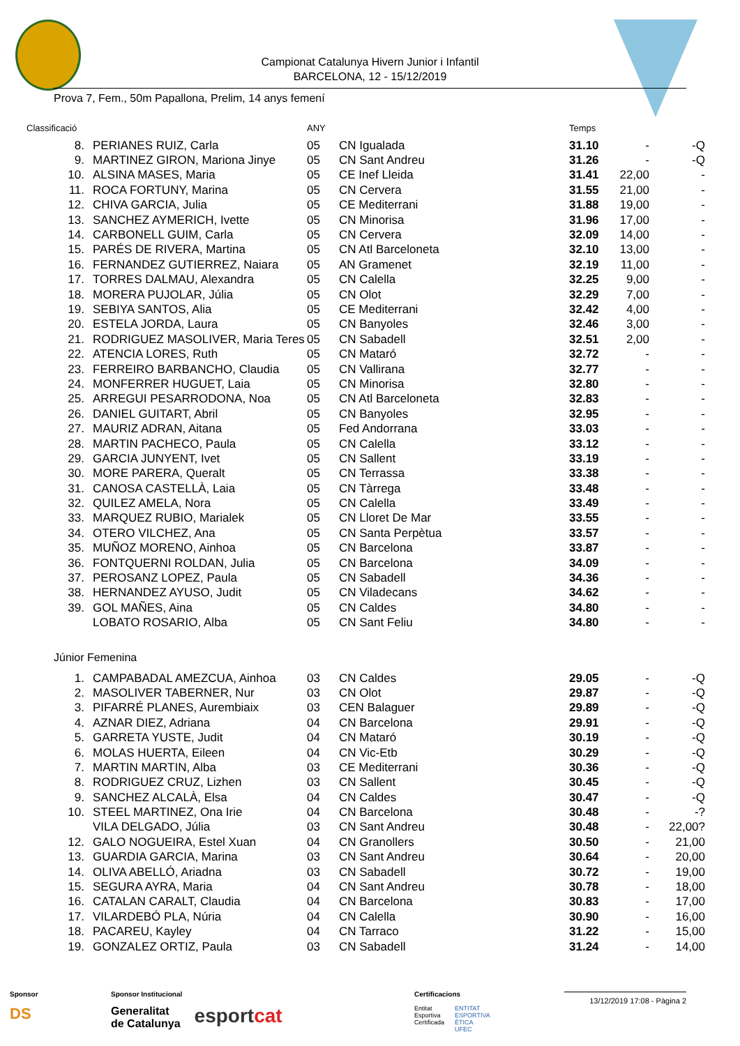Campionat Catalunya Hivern Junior i Infantil
BARCELONA, 12 - 15/12/2019
Prova 7, Fem., 50m Papallona, Prelim, 14 anys femení
| Classificació | | ANY | | Temps | | |
| --- | --- | --- | --- | --- | --- | --- |
| 8. | PERIANES RUIZ, Carla | 05 | CN Igualada | 31.10 | - | -Q |
| 9. | MARTINEZ GIRON, Mariona Jinye | 05 | CN Sant Andreu | 31.26 | - | -Q |
| 10. | ALSINA MASES, Maria | 05 | CE Inef Lleida | 31.41 | 22,00 | - |
| 11. | ROCA FORTUNY, Marina | 05 | CN Cervera | 31.55 | 21,00 | - |
| 12. | CHIVA GARCIA, Julia | 05 | CE Mediterrani | 31.88 | 19,00 | - |
| 13. | SANCHEZ AYMERICH, Ivette | 05 | CN Minorisa | 31.96 | 17,00 | - |
| 14. | CARBONELL GUIM, Carla | 05 | CN Cervera | 32.09 | 14,00 | - |
| 15. | PARÉS DE RIVERA, Martina | 05 | CN Atl Barceloneta | 32.10 | 13,00 | - |
| 16. | FERNANDEZ GUTIERREZ, Naiara | 05 | AN Gramenet | 32.19 | 11,00 | - |
| 17. | TORRES DALMAU, Alexandra | 05 | CN Calella | 32.25 | 9,00 | - |
| 18. | MORERA PUJOLAR, Júlia | 05 | CN Olot | 32.29 | 7,00 | - |
| 19. | SEBIYA SANTOS, Alia | 05 | CE Mediterrani | 32.42 | 4,00 | - |
| 20. | ESTELA JORDA, Laura | 05 | CN Banyoles | 32.46 | 3,00 | - |
| 21. | RODRIGUEZ MASOLIVER, Maria Teres | 05 | CN Sabadell | 32.51 | 2,00 | - |
| 22. | ATENCIA LORES, Ruth | 05 | CN Mataró | 32.72 | - | - |
| 23. | FERREIRO BARBANCHO, Claudia | 05 | CN Vallirana | 32.77 | - | - |
| 24. | MONFERRER HUGUET, Laia | 05 | CN Minorisa | 32.80 | - | - |
| 25. | ARREGUI PESARRODONA, Noa | 05 | CN Atl Barceloneta | 32.83 | - | - |
| 26. | DANIEL GUITART, Abril | 05 | CN Banyoles | 32.95 | - | - |
| 27. | MAURIZ ADRAN, Aitana | 05 | Fed Andorrana | 33.03 | - | - |
| 28. | MARTIN PACHECO, Paula | 05 | CN Calella | 33.12 | - | - |
| 29. | GARCIA JUNYENT, Ivet | 05 | CN Sallent | 33.19 | - | - |
| 30. | MORE PARERA, Queralt | 05 | CN Terrassa | 33.38 | - | - |
| 31. | CANOSA CASTELLÀ, Laia | 05 | CN Tàrrega | 33.48 | - | - |
| 32. | QUILEZ AMELA, Nora | 05 | CN Calella | 33.49 | - | - |
| 33. | MARQUEZ RUBIO, Marialek | 05 | CN Lloret De Mar | 33.55 | - | - |
| 34. | OTERO VILCHEZ, Ana | 05 | CN Santa Perpètua | 33.57 | - | - |
| 35. | MUÑOZ MORENO, Ainhoa | 05 | CN Barcelona | 33.87 | - | - |
| 36. | FONTQUERNI ROLDAN, Julia | 05 | CN Barcelona | 34.09 | - | - |
| 37. | PEROSANZ LOPEZ, Paula | 05 | CN Sabadell | 34.36 | - | - |
| 38. | HERNANDEZ AYUSO, Judit | 05 | CN Viladecans | 34.62 | - | - |
| 39. | GOL MAÑES, Aina | 05 | CN Caldes | 34.80 | - | - |
| | LOBATO ROSARIO, Alba | 05 | CN Sant Feliu | 34.80 | - | - |
| Júnior Femenina | | | | | | |
| 1. | CAMPABADAL AMEZCUA, Ainhoa | 03 | CN Caldes | 29.05 | - | -Q |
| 2. | MASOLIVER TABERNER, Nur | 03 | CN Olot | 29.87 | - | -Q |
| 3. | PIFARRÉ PLANES, Aurembiaix | 03 | CEN Balaguer | 29.89 | - | -Q |
| 4. | AZNAR DIEZ, Adriana | 04 | CN Barcelona | 29.91 | - | -Q |
| 5. | GARRETA YUSTE, Judit | 04 | CN Mataró | 30.19 | - | -Q |
| 6. | MOLAS HUERTA, Eileen | 04 | CN Vic-Etb | 30.29 | - | -Q |
| 7. | MARTIN MARTIN, Alba | 03 | CE Mediterrani | 30.36 | - | -Q |
| 8. | RODRIGUEZ CRUZ, Lizhen | 03 | CN Sallent | 30.45 | - | -Q |
| 9. | SANCHEZ ALCALÀ, Elsa | 04 | CN Caldes | 30.47 | - | -Q |
| 10. | STEEL MARTINEZ, Ona Irie | 04 | CN Barcelona | 30.48 | - | -? |
| | VILA DELGADO, Júlia | 03 | CN Sant Andreu | 30.48 | - | 22,00? |
| 12. | GALO NOGUEIRA, Estel Xuan | 04 | CN Granollers | 30.50 | - | 21,00 |
| 13. | GUARDIA GARCIA, Marina | 03 | CN Sant Andreu | 30.64 | - | 20,00 |
| 14. | OLIVA ABELLÓ, Ariadna | 03 | CN Sabadell | 30.72 | - | 19,00 |
| 15. | SEGURA AYRA, Maria | 04 | CN Sant Andreu | 30.78 | - | 18,00 |
| 16. | CATALAN CARALT, Claudia | 04 | CN Barcelona | 30.83 | - | 17,00 |
| 17. | VILARDEBÓ PLA, Núria | 04 | CN Calella | 30.90 | - | 16,00 |
| 18. | PACAREU, Kayley | 04 | CN Tarraco | 31.22 | - | 15,00 |
| 19. | GONZALEZ ORTIZ, Paula | 03 | CN Sabadell | 31.24 | - | 14,00 |
Sponsor
DS
Sponsor Institucional
Generalitat
de Catalunya esport cat
Certificacions
Entitat
Esportiva
Certificada ENTITAT
ESPORTIVA
ÈTICA
UFEC
13/12/2019 17:08 - Pàgina 2